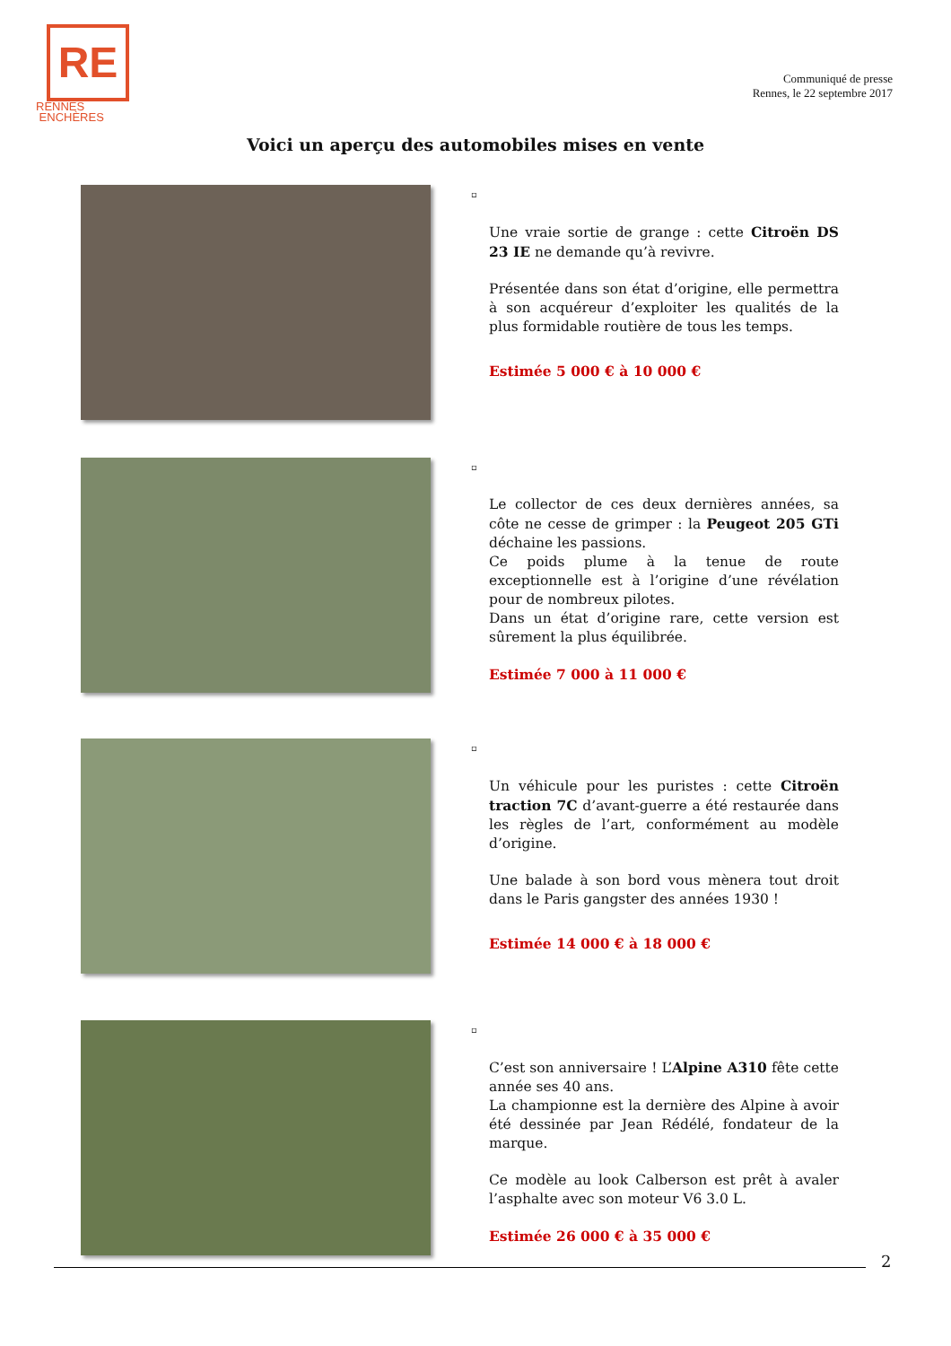RE
RENNES
ENCHÈRES
Communiqué de presse
Rennes, le 22 septembre 2017
Voici un aperçu des automobiles mises en vente
▫
Une vraie sortie de grange : cette Citroën DS 23 IE ne demande qu’à revivre.
Présentée dans son état d’origine, elle permettra à son acquéreur d’exploiter les qualités de la plus formidable routière de tous les temps.
Estimée 5 000 € à 10 000 €
▫
Le collector de ces deux dernières années, sa côte ne cesse de grimper : la Peugeot 205 GTi déchaine les passions.
Ce poids plume à la tenue de route exceptionnelle est à l’origine d’une révélation pour de nombreux pilotes.
Dans un état d’origine rare, cette version est sûrement la plus équilibrée.
Estimée 7 000 à 11 000 €
▫
Un véhicule pour les puristes : cette Citroën traction 7C d’avant-guerre a été restaurée dans les règles de l’art, conformément au modèle d’origine.
Une balade à son bord vous mènera tout droit dans le Paris gangster des années 1930 !
Estimée 14 000 € à 18 000 €
▫
C’est son anniversaire ! L’Alpine A310 fête cette année ses 40 ans.
La championne est la dernière des Alpine à avoir été dessinée par Jean Rédélé, fondateur de la marque.
Ce modèle au look Calberson est prêt à avaler l’asphalte avec son moteur V6 3.0 L.
Estimée 26 000 € à 35 000 €
2